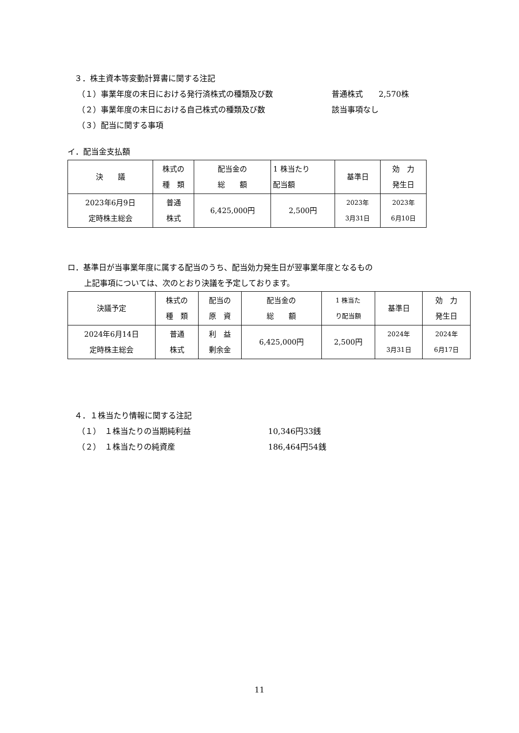３．株主資本等変動計算書に関する注記
（１）事業年度の末日における発行済株式の種類及び数 普通株式　　2,570株
（２）事業年度の末日における自己株式の種類及び数 該当事項なし
（３）配当に関する事項
イ．配当金支払額
| 決 議 | 株式の 種 類 | 配当金の 総 額 | 1 株当たり 配当額 | 基準日 | 効 力 発生日 |
| --- | --- | --- | --- | --- | --- |
| 2023年6月9日 定時株主総会 | 普通 株式 | 6,425,000円 | 2,500円 | 2023年 3月31日 | 2023年 6月10日 |
ロ．基準日が当事業年度に属する配当のうち、配当効力発生日が翌事業年度となるもの
上記事項については、次のとおり決議を予定しております。
| 決議予定 | 株式の 種 類 | 配当の 原 資 | 配当金の 総 額 | 1 株当た り配当額 | 基準日 | 効 力 発生日 |
| --- | --- | --- | --- | --- | --- | --- |
| 2024年6月14日 定時株主総会 | 普通 株式 | 利 益 剰余金 | 6,425,000円 | 2,500円 | 2024年 3月31日 | 2024年 6月17日 |
４．１株当たり情報に関する注記
（１）　１株当たりの当期純利益 10,346円33銭
（２）　１株当たりの純資産 186,464円54銭
11